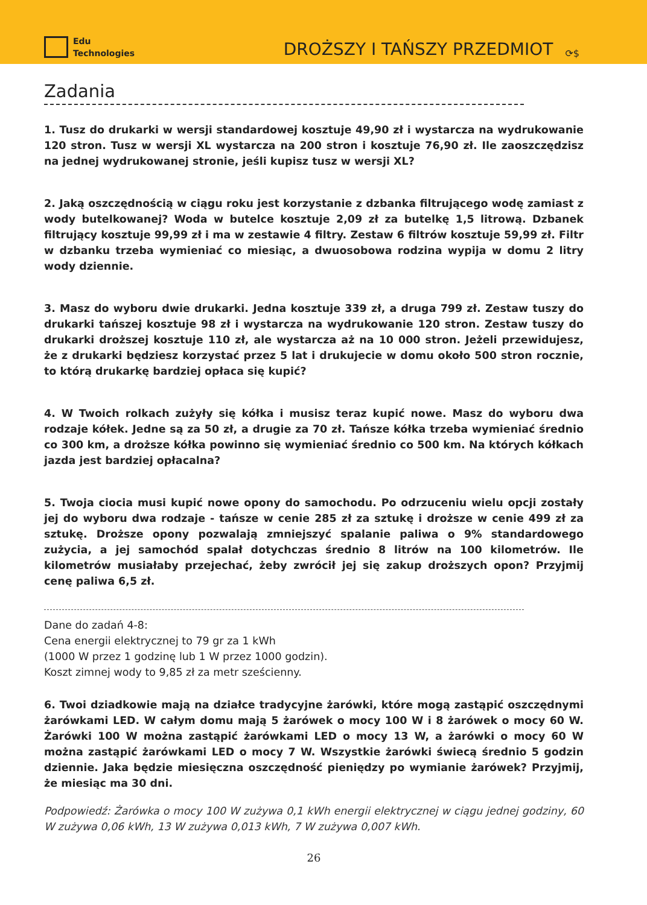Edu
Technologies
DROŻSZY I TAŃSZY PRZEDMIOT
⟳$
Zadania
1. Tusz do drukarki w wersji standardowej kosztuje 49,90 zł i wystarcza na wydrukowanie 120 stron. Tusz w wersji XL wystarcza na 200 stron i kosztuje 76,90 zł. Ile zaoszczędzisz na jednej wydrukowanej stronie, jeśli kupisz tusz w wersji XL?
2. Jaką oszczędnością w ciągu roku jest korzystanie z dzbanka filtrującego wodę zamiast z wody butelkowanej? Woda w butelce kosztuje 2,09 zł za butelkę 1,5 litrową. Dzbanek filtrujący kosztuje 99,99 zł i ma w zestawie 4 filtry. Zestaw 6 filtrów kosztuje 59,99 zł. Filtr w dzbanku trzeba wymieniać co miesiąc, a dwuosobowa rodzina wypija w domu 2 litry wody dziennie.
3. Masz do wyboru dwie drukarki. Jedna kosztuje 339 zł, a druga 799 zł. Zestaw tuszy do drukarki tańszej kosztuje 98 zł i wystarcza na wydrukowanie 120 stron. Zestaw tuszy do drukarki droższej kosztuje 110 zł, ale wystarcza aż na 10 000 stron. Jeżeli przewidujesz, że z drukarki będziesz korzystać przez 5 lat i drukujecie w domu około 500 stron rocznie, to którą drukarkę bardziej opłaca się kupić?
4. W Twoich rolkach zużyły się kółka i musisz teraz kupić nowe. Masz do wyboru dwa rodzaje kółek. Jedne są za 50 zł, a drugie za 70 zł. Tańsze kółka trzeba wymieniać średnio co 300 km, a droższe kółka powinno się wymieniać średnio co 500 km. Na których kółkach jazda jest bardziej opłacalna?
5. Twoja ciocia musi kupić nowe opony do samochodu. Po odrzuceniu wielu opcji zostały jej do wyboru dwa rodzaje - tańsze w cenie 285 zł za sztukę i droższe w cenie 499 zł za sztukę. Droższe opony pozwalają zmniejszyć spalanie paliwa o 9% standardowego zużycia, a jej samochód spalał dotychczas średnio 8 litrów na 100 kilometrów. Ile kilometrów musiałaby przejechać, żeby zwrócił jej się zakup droższych opon? Przyjmij cenę paliwa 6,5 zł.
Dane do zadań 4-8:
Cena energii elektrycznej to 79 gr za 1 kWh
(1000 W przez 1 godzinę lub 1 W przez 1000 godzin).
Koszt zimnej wody to 9,85 zł za metr sześcienny.
6. Twoi dziadkowie mają na działce tradycyjne żarówki, które mogą zastąpić oszczędnymi żarówkami LED. W całym domu mają 5 żarówek o mocy 100 W i 8 żarówek o mocy 60 W. Żarówki 100 W można zastąpić żarówkami LED o mocy 13 W, a żarówki o mocy 60 W można zastąpić żarówkami LED o mocy 7 W. Wszystkie żarówki świecą średnio 5 godzin dziennie. Jaka będzie miesięczna oszczędność pieniędzy po wymianie żarówek? Przyjmij, że miesiąc ma 30 dni.
Podpowiedź: Żarówka o mocy 100 W zużywa 0,1 kWh energii elektrycznej w ciągu jednej godziny, 60 W zużywa 0,06 kWh, 13 W zużywa 0,013 kWh, 7 W zużywa 0,007 kWh.
26